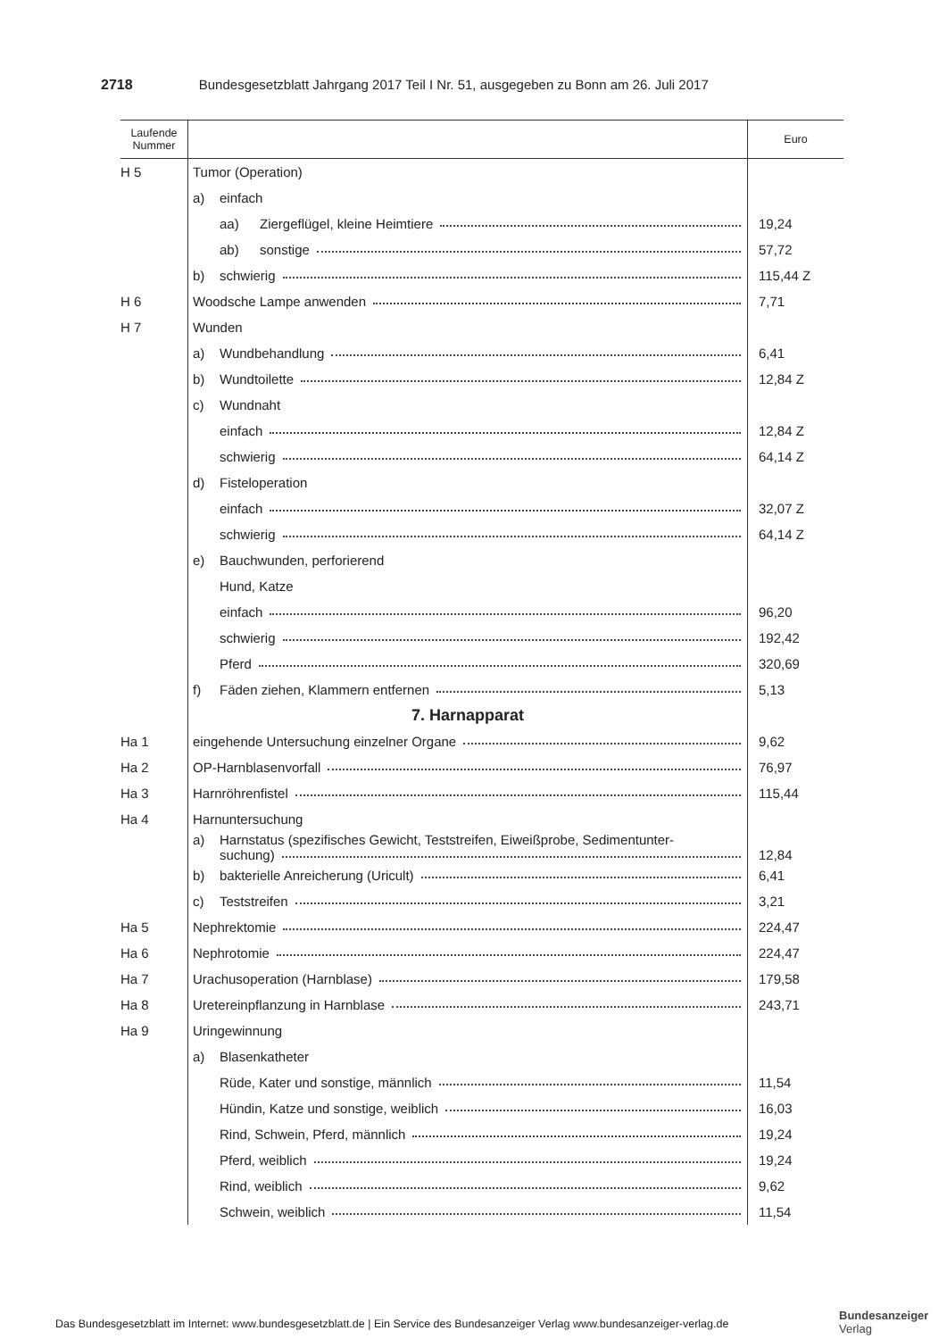2718 Bundesgesetzblatt Jahrgang 2017 Teil I Nr. 51, ausgegeben zu Bonn am 26. Juli 2017
| Laufende Nummer | | Euro |
| --- | --- | --- |
| H 5 | Tumor (Operation) | |
| | a) einfach | |
| | aa) Ziergeflügel, kleine Heimtiere | 19,24 |
| | ab) sonstige | 57,72 |
| | b) schwierig | 115,44 Z |
| H 6 | Woodsche Lampe anwenden | 7,71 |
| H 7 | Wunden | |
| | a) Wundbehandlung | 6,41 |
| | b) Wundtoilette | 12,84 Z |
| | c) Wundnaht | |
| | einfach | 12,84 Z |
| | schwierig | 64,14 Z |
| | d) Fisteloperation | |
| | einfach | 32,07 Z |
| | schwierig | 64,14 Z |
| | e) Bauchwunden, perforierend | |
| | Hund, Katze | |
| | einfach | 96,20 |
| | schwierig | 192,42 |
| | Pferd | 320,69 |
| | f) Fäden ziehen, Klammern entfernen | 5,13 |
| | 7. Harnapparat | |
| Ha 1 | eingehende Untersuchung einzelner Organe | 9,62 |
| Ha 2 | OP-Harnblasenvorfall | 76,97 |
| Ha 3 | Harnröhrenfistel | 115,44 |
| Ha 4 | Harnuntersuchung | |
| | a) Harnstatus (spezifisches Gewicht, Teststreifen, Eiweißprobe, Sedimentunter- suchung) | 12,84 |
| | b) bakterielle Anreicherung (Uricult) | 6,41 |
| | c) Teststreifen | 3,21 |
| Ha 5 | Nephrektomie | 224,47 |
| Ha 6 | Nephrotomie | 224,47 |
| Ha 7 | Urachusoperation (Harnblase) | 179,58 |
| Ha 8 | Uretereinpflanzung in Harnblase | 243,71 |
| Ha 9 | Uringewinnung | |
| | a) Blasenkatheter | |
| | Rüde, Kater und sonstige, männlich | 11,54 |
| | Hündin, Katze und sonstige, weiblich | 16,03 |
| | Rind, Schwein, Pferd, männlich | 19,24 |
| | Pferd, weiblich | 19,24 |
| | Rind, weiblich | 9,62 |
| | Schwein, weiblich | 11,54 |
Das Bundesgesetzblatt im Internet: www.bundesgesetzblatt.de | Ein Service des Bundesanzeiger Verlag www.bundesanzeiger-verlag.de
Bundesanzeiger
Verlag